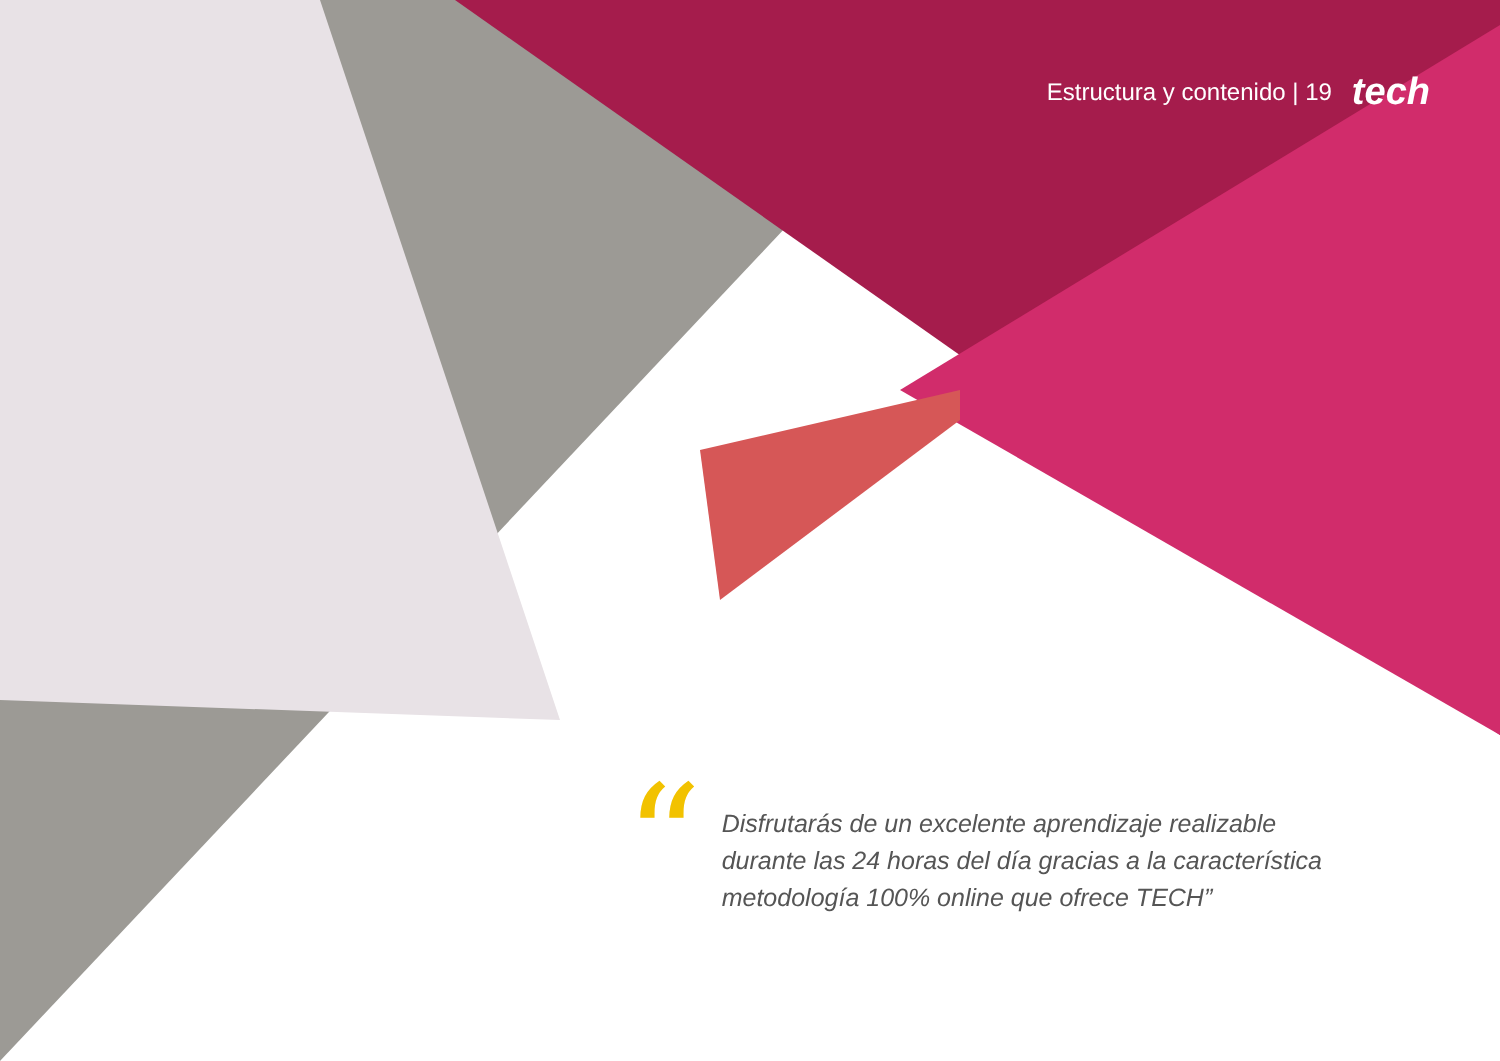Estructura y contenido | 19 tech
“
Disfrutarás de un excelente aprendizaje realizable durante las 24 horas del día gracias a la característica metodología 100% online que ofrece TECH”